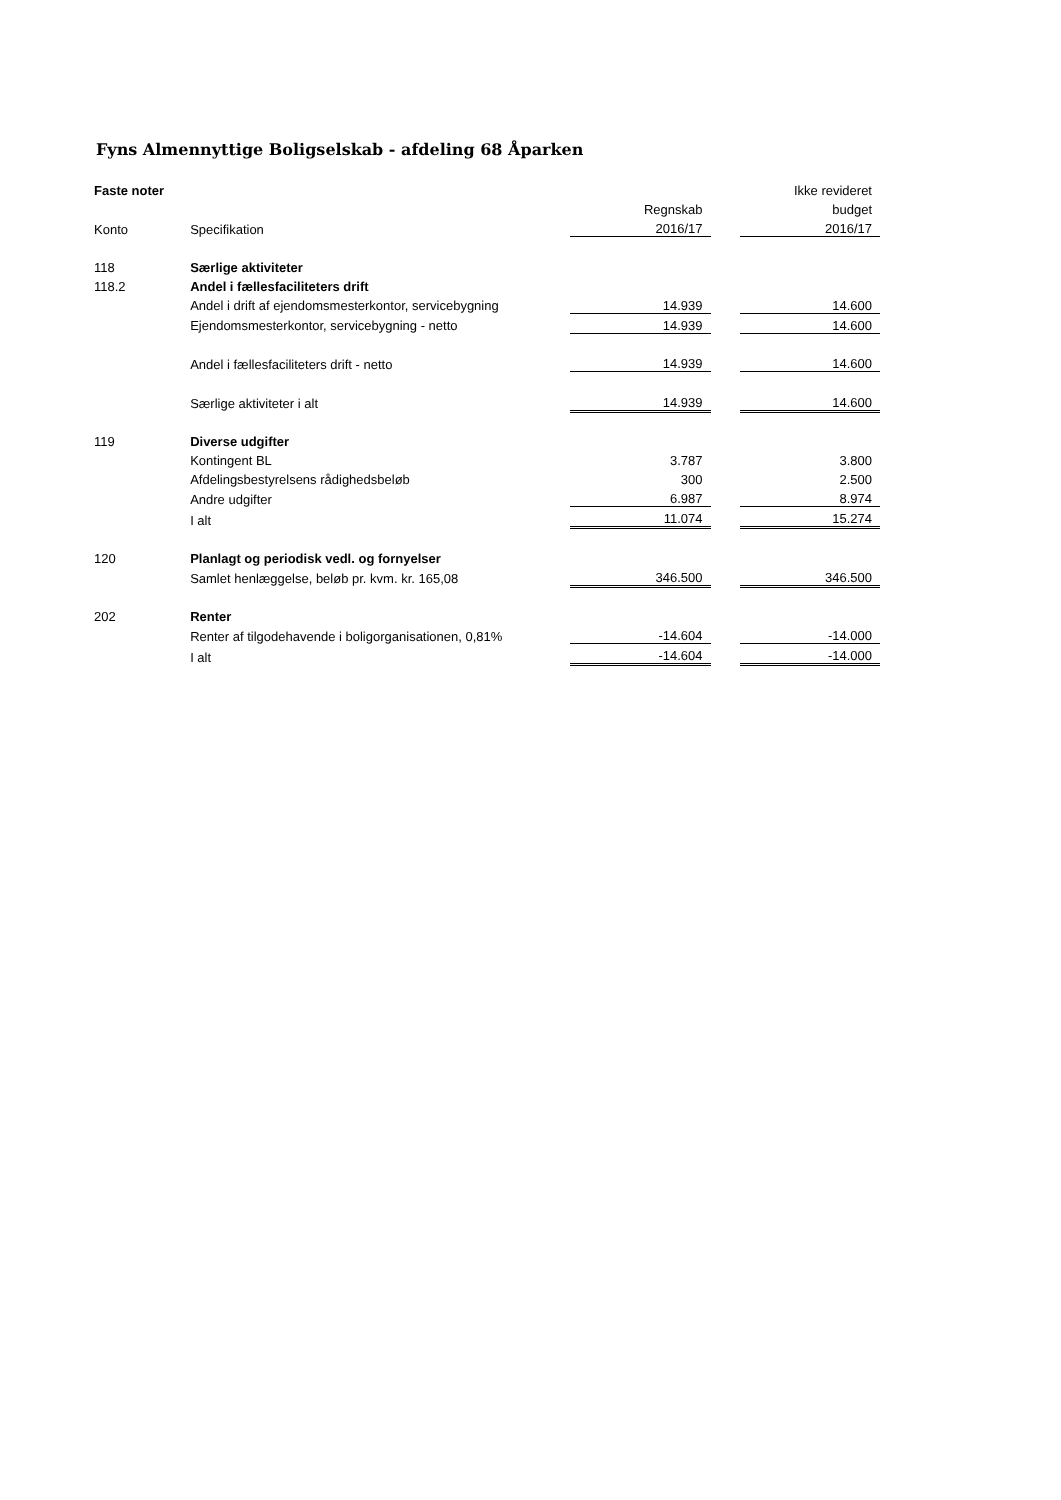Fyns Almennyttige Boligselskab - afdeling 68 Åparken
| Faste noter | | | | Ikke revideret |
| --- | --- | --- | --- | --- |
| | | Regnskab | | budget |
| Konto | Specifikation | 2016/17 | | 2016/17 |
| 118 | Særlige aktiviteter | | | |
| 118.2 | Andel i fællesfaciliteters drift | | | |
| | Andel i drift af ejendomsmesterkontor, servicebygning | 14.939 | | 14.600 |
| | Ejendomsmesterkontor, servicebygning - netto | 14.939 | | 14.600 |
| | Andel i fællesfaciliteters drift - netto | 14.939 | | 14.600 |
| | Særlige aktiviteter i alt | 14.939 | | 14.600 |
| 119 | Diverse udgifter | | | |
| | Kontingent BL | 3.787 | | 3.800 |
| | Afdelingsbestyrelsens rådighedsbeløb | 300 | | 2.500 |
| | Andre udgifter | 6.987 | | 8.974 |
| | I alt | 11.074 | | 15.274 |
| 120 | Planlagt og periodisk vedl. og fornyelser | | | |
| | Samlet henlæggelse, beløb pr. kvm. kr. 165,08 | 346.500 | | 346.500 |
| 202 | Renter | | | |
| | Renter af tilgodehavende i boligorganisationen, 0,81% | -14.604 | | -14.000 |
| | I alt | -14.604 | | -14.000 |